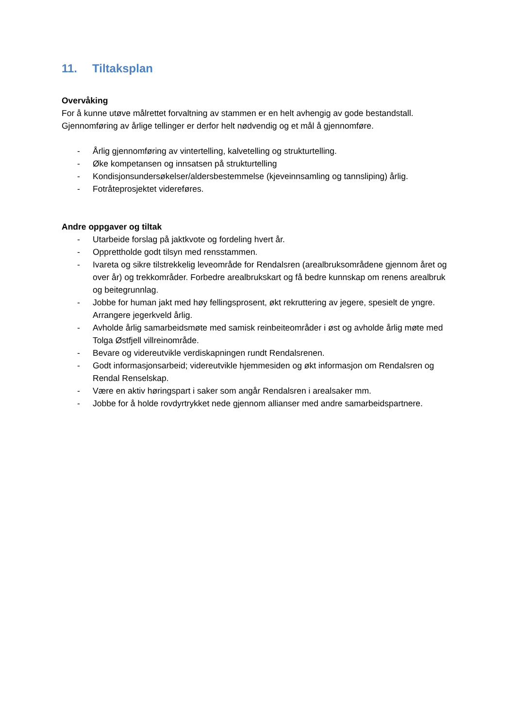11. Tiltaksplan
Overvåking
For å kunne utøve målrettet forvaltning av stammen er en helt avhengig av gode bestandstall. Gjennomføring av årlige tellinger er derfor helt nødvendig og et mål å gjennomføre.
- Årlig gjennomføring av vintertelling, kalvetelling og strukturtelling.
- Øke kompetansen og innsatsen på strukturtelling
- Kondisjonsundersøkelser/aldersbestemmelse (kjeveinnsamling og tannsliping) årlig.
- Fotråteprosjektet videreføres.
Andre oppgaver og tiltak
- Utarbeide forslag på jaktkvote og fordeling hvert år.
- Opprettholde godt tilsyn med rensstammen.
- Ivareta og sikre tilstrekkelig leveområde for Rendalsren (arealbruksområdene gjennom året og over år) og trekkområder. Forbedre arealbrukskart og få bedre kunnskap om renens arealbruk og beitegrunnlag.
- Jobbe for human jakt med høy fellingsprosent, økt rekruttering av jegere, spesielt de yngre. Arrangere jegerkveld årlig.
- Avholde årlig samarbeidsmøte med samisk reinbeiteområder i øst og avholde årlig møte med Tolga Østfjell villreinområde.
- Bevare og videreutvikle verdiskapningen rundt Rendalsrenen.
- Godt informasjonsarbeid; videreutvikle hjemmesiden og økt informasjon om Rendalsren og Rendal Renselskap.
- Være en aktiv høringspart i saker som angår Rendalsren i arealsaker mm.
- Jobbe for å holde rovdyrtrykket nede gjennom allianser med andre samarbeidspartnere.